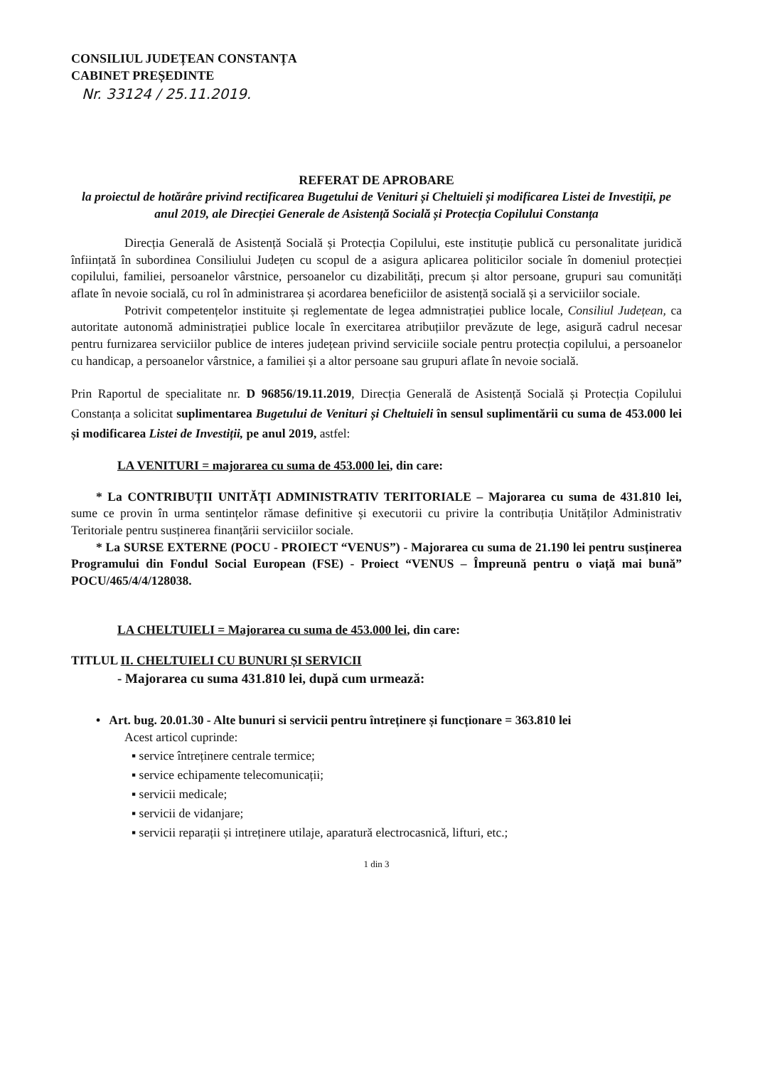CONSILIUL JUDEȚEAN CONSTANȚA
CABINET PREȘEDINTE
Nr. 33124 / 25.11.2019.
REFERAT DE APROBARE
la proiectul de hotărâre privind rectificarea Bugetului de Venituri și Cheltuieli și modificarea Listei de Investiții, pe anul 2019, ale Direcției Generale de Asistență Socială și Protecția Copilului Constanța
Direcția Generală de Asistență Socială și Protecția Copilului, este instituție publică cu personalitate juridică înființată în subordinea Consiliului Județen cu scopul de a asigura aplicarea politicilor sociale în domeniul protecției copilului, familiei, persoanelor vârstnice, persoanelor cu dizabilități, precum și altor persoane, grupuri sau comunități aflate în nevoie socială, cu rol în administrarea și acordarea beneficiilor de asistență socială și a serviciilor sociale.
Potrivit competențelor instituite și reglementate de legea admnistrației publice locale, Consiliul Județean, ca autoritate autonomă administrației publice locale în exercitarea atribuțiilor prevăzute de lege, asigură cadrul necesar pentru furnizarea serviciilor publice de interes județean privind serviciile sociale pentru protecția copilului, a persoanelor cu handicap, a persoanelor vârstnice, a familiei și a altor persoane sau grupuri aflate în nevoie socială.
Prin Raportul de specialitate nr. D 96856/19.11.2019, Direcția Generală de Asistență Socială și Protecția Copilului Constanța a solicitat suplimentarea Bugetului de Venituri și Cheltuieli în sensul suplimentării cu suma de 453.000 lei și modificarea Listei de Investiții, pe anul 2019, astfel:
LA VENITURI = majorarea cu suma de 453.000 lei, din care:
* La CONTRIBUȚII UNITĂȚI ADMINISTRATIV TERITORIALE – Majorarea cu suma de 431.810 lei, sume ce provin în urma sentințelor rămase definitive și executorii cu privire la contribuția Unităților Administrativ Teritoriale pentru susținerea finanțării serviciilor sociale.
* La SURSE EXTERNE (POCU - PROIECT “VENUS”) - Majorarea cu suma de 21.190 lei pentru susținerea Programului din Fondul Social European (FSE) - Proiect “VENUS – Împreună pentru o viață mai bună” POCU/465/4/4/128038.
LA CHELTUIELI = Majorarea cu suma de 453.000 lei, din care:
TITLUL II. CHELTUIELI CU BUNURI ȘI SERVICII
- Majorarea cu suma 431.810 lei, după cum urmează:
• Art. bug. 20.01.30 - Alte bunuri si servicii pentru întreținere și funcționare = 363.810 lei
Acest articol cuprinde:
▪ service întreținere centrale termice;
▪ service echipamente telecomunicații;
▪ servicii medicale;
▪ servicii de vidanjare;
▪ servicii reparații și intreținere utilaje, aparatură electrocasnică, lifturi, etc.;
1 din 3